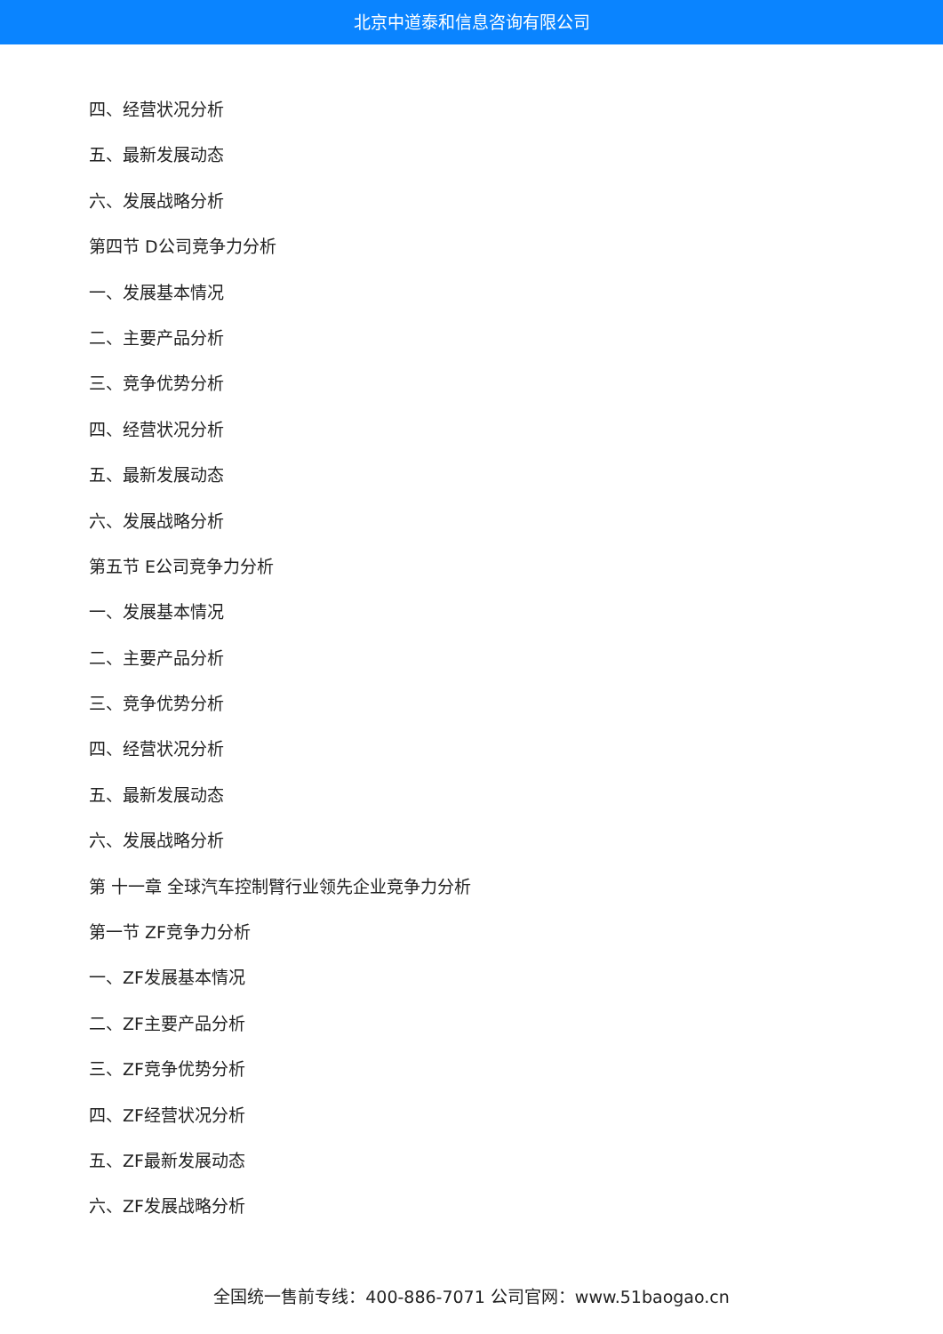北京中道泰和信息咨询有限公司
四、经营状况分析
五、最新发展动态
六、发展战略分析
第四节 D公司竞争力分析
一、发展基本情况
二、主要产品分析
三、竞争优势分析
四、经营状况分析
五、最新发展动态
六、发展战略分析
第五节 E公司竞争力分析
一、发展基本情况
二、主要产品分析
三、竞争优势分析
四、经营状况分析
五、最新发展动态
六、发展战略分析
第 十一章 全球汽车控制臂行业领先企业竞争力分析
第一节 ZF竞争力分析
一、ZF发展基本情况
二、ZF主要产品分析
三、ZF竞争优势分析
四、ZF经营状况分析
五、ZF最新发展动态
六、ZF发展战略分析
全国统一售前专线：400-886-7071 公司官网：www.51baogao.cn